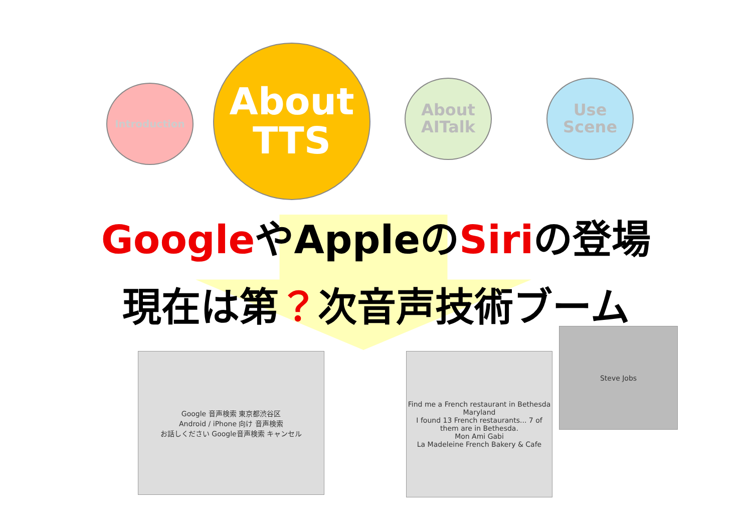Introduction
About
TTS
About
AITalk
Use
Scene
GoogleやAppleのSiriの登場
現在は第？次音声技術ブーム
Google 音声検索 東京都渋谷区
Android / iPhone 向け 音声検索
お話しください Google音声検索 キャンセル
Find me a French restaurant in Bethesda Maryland
I found 13 French restaurants... 7 of them are in Bethesda.
Mon Ami Gabi
La Madeleine French Bakery & Cafe
Steve Jobs